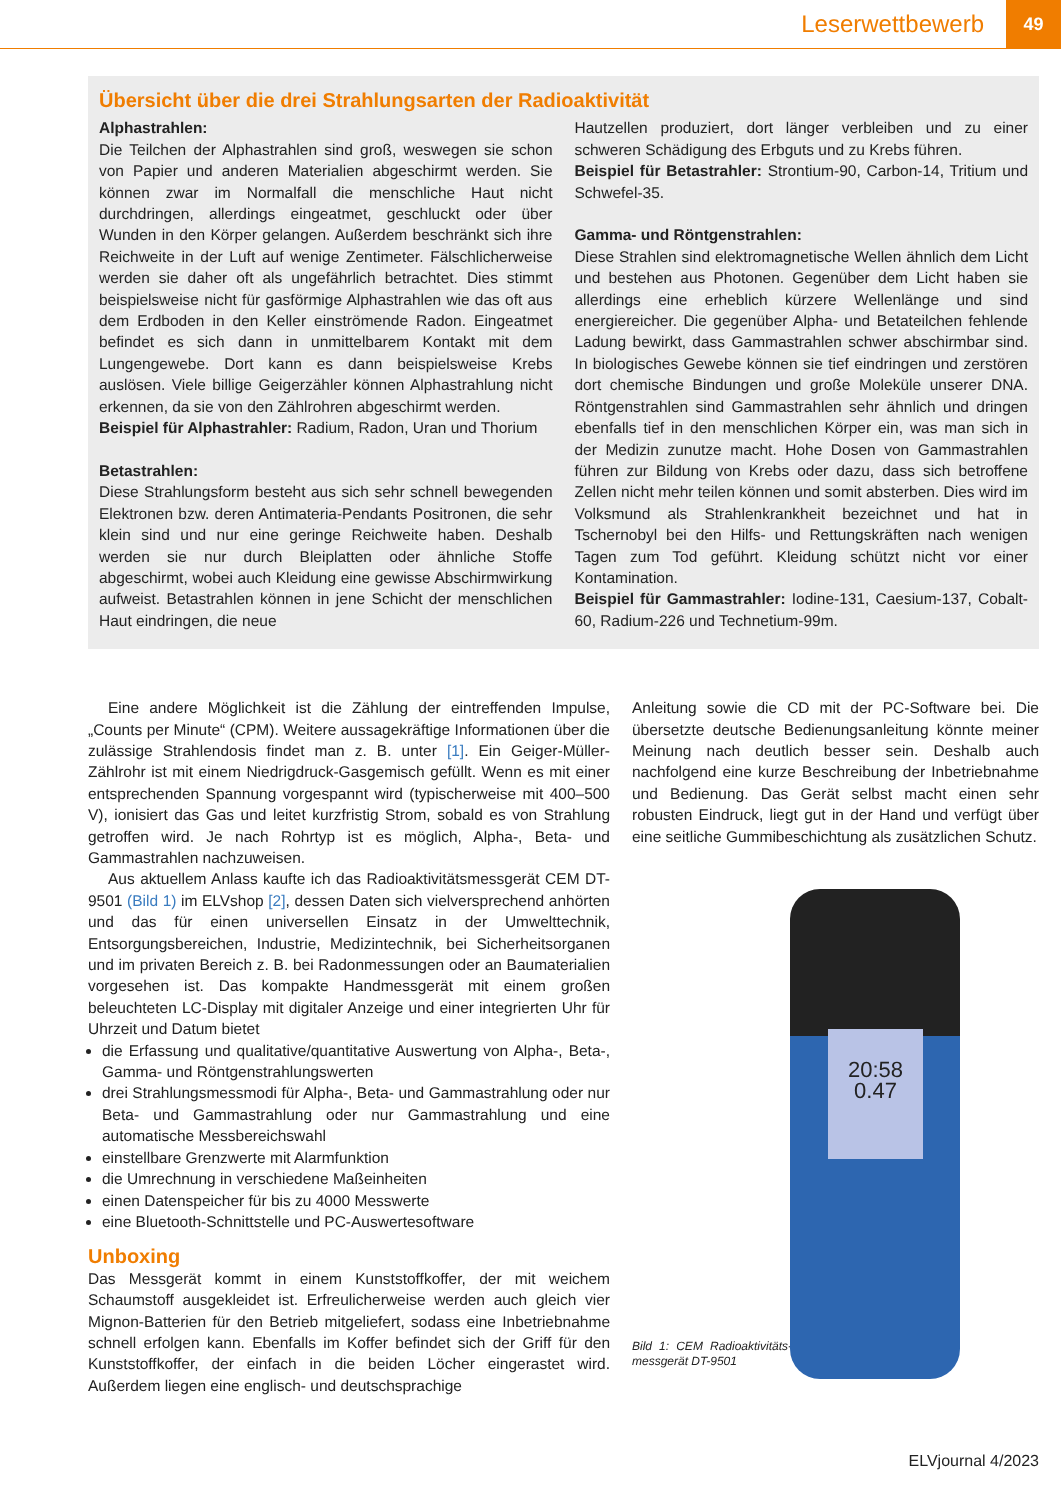Leserwettbewerb 49
Übersicht über die drei Strahlungsarten der Radioaktivität
Alphastrahlen:
Die Teilchen der Alphastrahlen sind groß, weswegen sie schon von Papier und anderen Materialien abgeschirmt werden. Sie können zwar im Normalfall die menschliche Haut nicht durchdringen, allerdings eingeatmet, geschluckt oder über Wunden in den Körper gelangen. Außerdem beschränkt sich ihre Reichweite in der Luft auf wenige Zentimeter. Fälschlicherweise werden sie daher oft als ungefährlich betrachtet. Dies stimmt beispielsweise nicht für gasförmige Alphastrahlen wie das oft aus dem Erdboden in den Keller einströmende Radon. Eingeatmet befindet es sich dann in unmittelbarem Kontakt mit dem Lungengewebe. Dort kann es dann beispielsweise Krebs auslösen. Viele billige Geigerzähler können Alphastrahlung nicht erkennen, da sie von den Zählrohren abgeschirmt werden.
Beispiel für Alphastrahler: Radium, Radon, Uran und Thorium
Betastrahlen:
Diese Strahlungsform besteht aus sich sehr schnell bewegenden Elektronen bzw. deren Antimateria-Pendants Positronen, die sehr klein sind und nur eine geringe Reichweite haben. Deshalb werden sie nur durch Bleiplatten oder ähnliche Stoffe abgeschirmt, wobei auch Kleidung eine gewisse Abschirmwirkung aufweist. Betastrahlen können in jene Schicht der menschlichen Haut eindringen, die neue
Hautzellen produziert, dort länger verbleiben und zu einer schweren Schädigung des Erbguts und zu Krebs führen.
Beispiel für Betastrahler: Strontium-90, Carbon-14, Tritium und Schwefel-35.
Gamma- und Röntgenstrahlen:
Diese Strahlen sind elektromagnetische Wellen ähnlich dem Licht und bestehen aus Photonen. Gegenüber dem Licht haben sie allerdings eine erheblich kürzere Wellenlänge und sind energiereicher. Die gegenüber Alpha- und Betateilchen fehlende Ladung bewirkt, dass Gammastrahlen schwer abschirmbar sind. In biologisches Gewebe können sie tief eindringen und zerstören dort chemische Bindungen und große Moleküle unserer DNA. Röntgenstrahlen sind Gammastrahlen sehr ähnlich und dringen ebenfalls tief in den menschlichen Körper ein, was man sich in der Medizin zunutze macht. Hohe Dosen von Gammastrahlen führen zur Bildung von Krebs oder dazu, dass sich betroffene Zellen nicht mehr teilen können und somit absterben. Dies wird im Volksmund als Strahlenkrankheit bezeichnet und hat in Tschernobyl bei den Hilfs- und Rettungskräften nach wenigen Tagen zum Tod geführt. Kleidung schützt nicht vor einer Kontamination.
Beispiel für Gammastrahler: Iodine-131, Caesium-137, Cobalt-60, Radium-226 und Technetium-99m.
Eine andere Möglichkeit ist die Zählung der eintreffenden Impulse, „Counts per Minute“ (CPM). Weitere aussagekräftige Informationen über die zulässige Strahlendosis findet man z. B. unter [1]. Ein Geiger-Müller-Zählrohr ist mit einem Niedrigdruck-Gasgemisch gefüllt. Wenn es mit einer entsprechenden Spannung vorgespannt wird (typischerweise mit 400–500 V), ionisiert das Gas und leitet kurzfristig Strom, sobald es von Strahlung getroffen wird. Je nach Rohrtyp ist es möglich, Alpha-, Beta- und Gammastrahlen nachzuweisen.
Aus aktuellem Anlass kaufte ich das Radioaktivitätsmessgerät CEM DT-9501 (Bild 1) im ELVshop [2], dessen Daten sich vielversprechend anhörten und das für einen universellen Einsatz in der Umwelttechnik, Entsorgungsbereichen, Industrie, Medizintechnik, bei Sicherheitsorganen und im privaten Bereich z. B. bei Radonmessungen oder an Baumaterialien vorgesehen ist. Das kompakte Handmessgerät mit einem großen beleuchteten LC-Display mit digitaler Anzeige und einer integrierten Uhr für Uhrzeit und Datum bietet
die Erfassung und qualitative/quantitative Auswertung von Alpha-, Beta-, Gamma- und Röntgenstrahlungswerten
drei Strahlungsmessmodi für Alpha-, Beta- und Gammastrahlung oder nur Beta- und Gammastrahlung oder nur Gammastrahlung und eine automatische Messbereichswahl
einstellbare Grenzwerte mit Alarmfunktion
die Umrechnung in verschiedene Maßeinheiten
einen Datenspeicher für bis zu 4000 Messwerte
eine Bluetooth-Schnittstelle und PC-Auswertesoftware
Unboxing
Das Messgerät kommt in einem Kunststoffkoffer, der mit weichem Schaumstoff ausgekleidet ist. Erfreulicherweise werden auch gleich vier Mignon-Batterien für den Betrieb mitgeliefert, sodass eine Inbetriebnahme schnell erfolgen kann. Ebenfalls im Koffer befindet sich der Griff für den Kunststoffkoffer, der einfach in die beiden Löcher eingerastet wird. Außerdem liegen eine englisch- und deutschsprachige
Anleitung sowie die CD mit der PC-Software bei. Die übersetzte deutsche Bedienungsanleitung könnte meiner Meinung nach deutlich besser sein. Deshalb auch nachfolgend eine kurze Beschreibung der Inbetriebnahme und Bedienung. Das Gerät selbst macht einen sehr robusten Eindruck, liegt gut in der Hand und verfügt über eine seitliche Gummibeschichtung als zusätzlichen Schutz.
20:58
0.47
Bild 1: CEM Radioaktivitäts-messgerät DT-9501
ELVjournal 4/2023